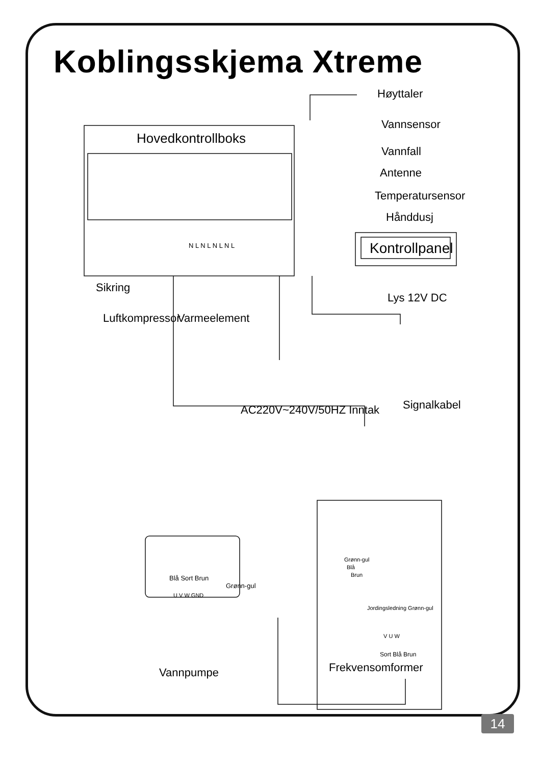Koblingsskjema Xtreme
Hovedkontrollboks
Høyttaler
Vannsensor
Vannfall
Antenne
Temperatursensor
Hånddusj
Kontrollpanel
N L N L N L N L
Sikring
Lys 12V DC
Luftkompressor Varmeelement
AC220V~240V/50HZ Inntak Signalkabel
Grønn-gul
Blå
Brun
Blå Sort Brun
Grønn-gul
U V W GND
Jordingsledning Grønn-gul
V U W
Sort Blå Brun
Frekvensomformer
Vannpumpe
14